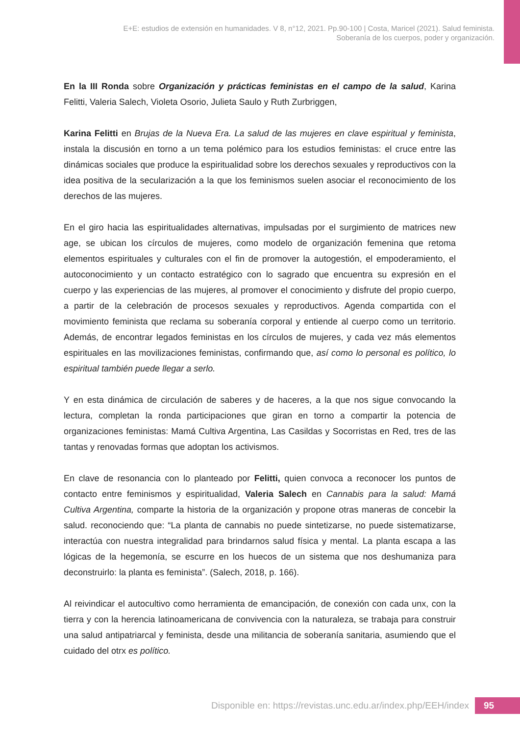E+E: estudios de extensión en humanidades. V 8, n°12, 2021. Pp.90-100 | Costa, Maricel (2021). Salud feminista.
Soberanía de los cuerpos, poder y organización.
En la III Ronda sobre Organización y prácticas feministas en el campo de la salud, Karina Felitti, Valeria Salech, Violeta Osorio, Julieta Saulo y Ruth Zurbriggen,
Karina Felitti en Brujas de la Nueva Era. La salud de las mujeres en clave espiritual y feminista, instala la discusión en torno a un tema polémico para los estudios feministas: el cruce entre las dinámicas sociales que produce la espiritualidad sobre los derechos sexuales y reproductivos con la idea positiva de la secularización a la que los feminismos suelen asociar el reconocimiento de los derechos de las mujeres.
En el giro hacia las espiritualidades alternativas, impulsadas por el surgimiento de matrices new age, se ubican los círculos de mujeres, como modelo de organización femenina que retoma elementos espirituales y culturales con el fin de promover la autogestión, el empoderamiento, el autoconocimiento y un contacto estratégico con lo sagrado que encuentra su expresión en el cuerpo y las experiencias de las mujeres, al promover el conocimiento y disfrute del propio cuerpo, a partir de la celebración de procesos sexuales y reproductivos. Agenda compartida con el movimiento feminista que reclama su soberanía corporal y entiende al cuerpo como un territorio. Además, de encontrar legados feministas en los círculos de mujeres, y cada vez más elementos espirituales en las movilizaciones feministas, confirmando que, así como lo personal es político, lo espiritual también puede llegar a serlo.
Y en esta dinámica de circulación de saberes y de haceres, a la que nos sigue convocando la lectura, completan la ronda participaciones que giran en torno a compartir la potencia de organizaciones feministas: Mamá Cultiva Argentina, Las Casildas y Socorristas en Red, tres de las tantas y renovadas formas que adoptan los activismos.
En clave de resonancia con lo planteado por Felitti, quien convoca a reconocer los puntos de contacto entre feminismos y espiritualidad, Valeria Salech en Cannabis para la salud: Mamá Cultiva Argentina, comparte la historia de la organización y propone otras maneras de concebir la salud. reconociendo que: “La planta de cannabis no puede sintetizarse, no puede sistematizarse, interactúa con nuestra integralidad para brindarnos salud física y mental. La planta escapa a las lógicas de la hegemonía, se escurre en los huecos de un sistema que nos deshumaniza para deconstruirlo: la planta es feminista”. (Salech, 2018, p. 166).
Al reivindicar el autocultivo como herramienta de emancipación, de conexión con cada unx, con la tierra y con la herencia latinoamericana de convivencia con la naturaleza, se trabaja para construir una salud antipatriarcal y feminista, desde una militancia de soberanía sanitaria, asumiendo que el cuidado del otrx es político.
Disponible en: https://revistas.unc.edu.ar/index.php/EEH/index
95